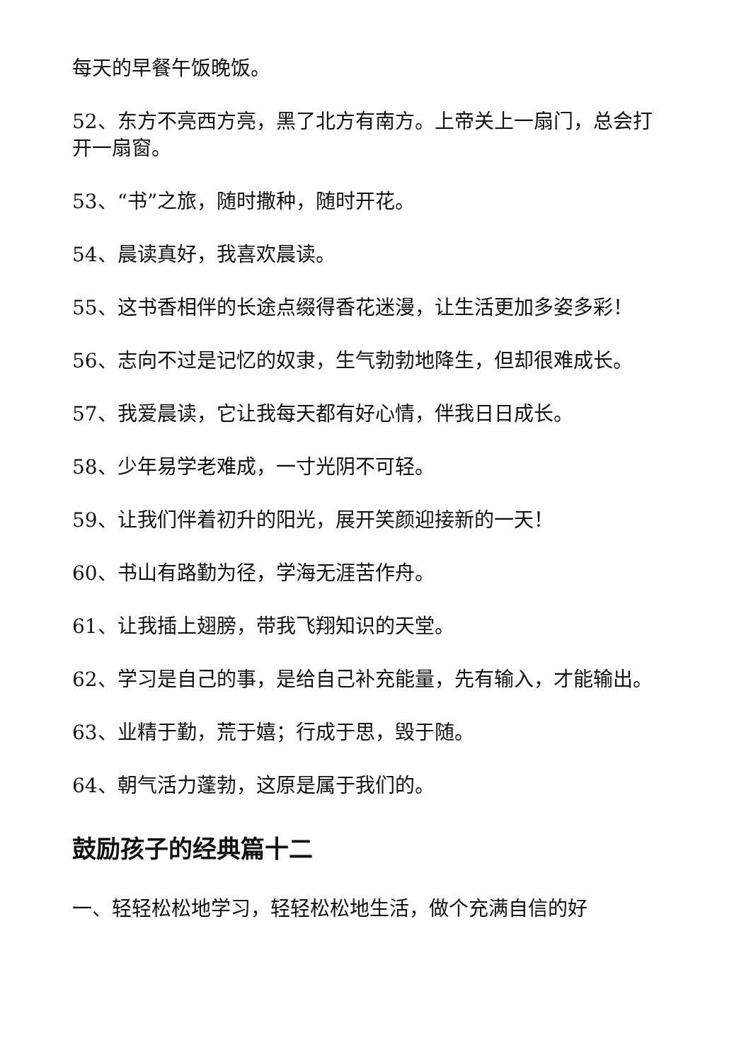每天的早餐午饭晚饭。
52、东方不亮西方亮，黑了北方有南方。上帝关上一扇门，总会打开一扇窗。
53、“书”之旅，随时撒种，随时开花。
54、晨读真好，我喜欢晨读。
55、这书香相伴的长途点缀得香花迷漫，让生活更加多姿多彩！
56、志向不过是记忆的奴隶，生气勃勃地降生，但却很难成长。
57、我爱晨读，它让我每天都有好心情，伴我日日成长。
58、少年易学老难成，一寸光阴不可轻。
59、让我们伴着初升的阳光，展开笑颜迎接新的一天！
60、书山有路勤为径，学海无涯苦作舟。
61、让我插上翅膀，带我飞翔知识的天堂。
62、学习是自己的事，是给自己补充能量，先有输入，才能输出。
63、业精于勤，荒于嬉；行成于思，毁于随。
64、朝气活力蓬勃，这原是属于我们的。
鼓励孩子的经典篇十二
一、轻轻松松地学习，轻轻松松地生活，做个充满自信的好